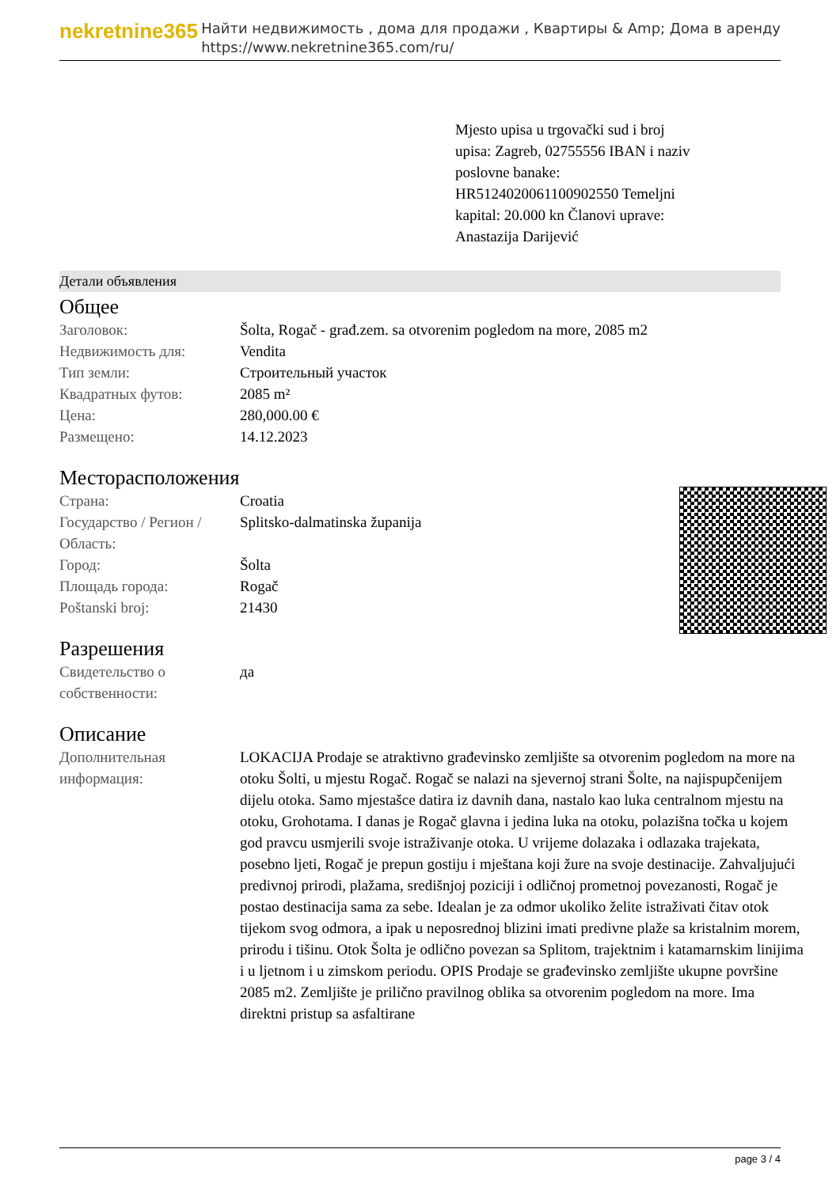nekretnine365
Найти недвижимость , дома для продажи , Квартиры & Amp; Дома в аренду
https://www.nekretnine365.com/ru/
Mjesto upisa u trgovački sud i broj upisa: Zagreb, 02755556 IBAN i naziv poslovne banake: HR5124020061100902550 Temeljni kapital: 20.000 kn Članovi uprave: Anastazija Darijević
Детали объявления
Общее
| Заголовок: | Šolta, Rogač - građ.zem. sa otvorenim pogledom na more, 2085 m2 |
| Недвижимость для: | Vendita |
| Тип земли: | Строительный участок |
| Квадратных футов: | 2085 m² |
| Цена: | 280,000.00 € |
| Размещено: | 14.12.2023 |
Месторасположения
| Страна: | Croatia |
| Государство / Регион / Область: | Splitsko-dalmatinska županija |
| Город: | Šolta |
| Площадь города: | Rogač |
| Poštanski broj: | 21430 |
Разрешения
| Свидетельство о собственности: | да |
Описание
| Дополнительная информация: | LOKACIJA Prodaje se atraktivno građevinsko zemljište sa otvorenim pogledom na more na otoku Šolti, u mjestu Rogač. Rogač se nalazi na sjevernoj strani Šolte, na najispupčenijem dijelu otoka. Samo mjestašce datira iz davnih dana, nastalo kao luka centralnom mjestu na otoku, Grohotama. I danas je Rogač glavna i jedina luka na otoku, polazišna točka u kojem god pravcu usmjerili svoje istraživanje otoka. U vrijeme dolazaka i odlazaka trajekata, posebno ljeti, Rogač je prepun gostiju i mještana koji žure na svoje destinacije. Zahvaljujući predivnoj prirodi, plažama, središnjoj poziciji i odličnoj prometnoj povezanosti, Rogač je postao destinacija sama za sebe. Idealan je za odmor ukoliko želite istraživati čitav otok tijekom svog odmora, a ipak u neposrednoj blizini imati predivne plaže sa kristalnim morem, prirodu i tišinu. Otok Šolta je odlično povezan sa Splitom, trajektnim i katamarnskim linijima i u ljetnom i u zimskom periodu. OPIS Prodaje se građevinsko zemljište ukupne površine 2085 m2. Zemljište je prilično pravilnog oblika sa otvorenim pogledom na more. Ima direktni pristup sa asfaltirane |
page 3 / 4